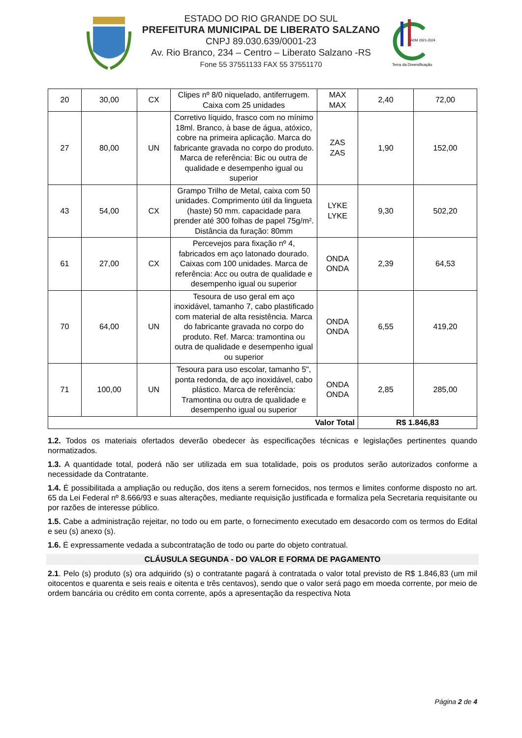ESTADO DO RIO GRANDE DO SUL
PREFEITURA MUNICIPAL DE LIBERATO SALZANO
CNPJ 89.030.639/0001-23
Av. Rio Branco, 234 – Centro – Liberato Salzano -RS
Fone 55 37551133 FAX 55 37551170
ADM 2021-2024
Terra da Diversificação
| 20 | 30,00 | CX | Clipes nº 8/0 niquelado, antiferrugem. Caixa com 25 unidades | MAX MAX | 2,40 | 72,00 |
| 27 | 80,00 | UN | Corretivo líquido, frasco com no mínimo 18ml. Branco, à base de água, atóxico, cobre na primeira aplicação. Marca do fabricante gravada no corpo do produto. Marca de referência: Bic ou outra de qualidade e desempenho igual ou superior | ZAS ZAS | 1,90 | 152,00 |
| 43 | 54,00 | CX | Grampo Trilho de Metal, caixa com 50 unidades. Comprimento útil da lingueta (haste) 50 mm. capacidade para prender até 300 folhas de papel 75g/m². Distância da furação: 80mm | LYKE LYKE | 9,30 | 502,20 |
| 61 | 27,00 | CX | Percevejos para fixação nº 4, fabricados em aço latonado dourado. Caixas com 100 unidades. Marca de referência: Acc ou outra de qualidade e desempenho igual ou superior | ONDA ONDA | 2,39 | 64,53 |
| 70 | 64,00 | UN | Tesoura de uso geral em aço inoxidável, tamanho 7, cabo plastificado com material de alta resistência. Marca do fabricante gravada no corpo do produto. Ref. Marca: tramontina ou outra de qualidade e desempenho igual ou superior | ONDA ONDA | 6,55 | 419,20 |
| 71 | 100,00 | UN | Tesoura para uso escolar, tamanho 5", ponta redonda, de aço inoxidável, cabo plástico. Marca de referência: Tramontina ou outra de qualidade e desempenho igual ou superior | ONDA ONDA | 2,85 | 285,00 |
| Valor Total | | | | | R$ 1.846,83 | |
1.2. Todos os materiais ofertados deverão obedecer às especificações técnicas e legislações pertinentes quando normatizados.
1.3. A quantidade total, poderá não ser utilizada em sua totalidade, pois os produtos serão autorizados conforme a necessidade da Contratante.
1.4. É possibilitada a ampliação ou redução, dos itens a serem fornecidos, nos termos e limites conforme disposto no art. 65 da Lei Federal nº 8.666/93 e suas alterações, mediante requisição justificada e formaliza pela Secretaria requisitante ou por razões de interesse público.
1.5. Cabe a administração rejeitar, no todo ou em parte, o fornecimento executado em desacordo com os termos do Edital e seu (s) anexo (s).
1.6. É expressamente vedada a subcontratação de todo ou parte do objeto contratual.
CLÁUSULA SEGUNDA - DO VALOR E FORMA DE PAGAMENTO
2.1. Pelo (s) produto (s) ora adquirido (s) o contratante pagará à contratada o valor total previsto de R$ 1.846,83 (um mil oitocentos e quarenta e seis reais e oitenta e três centavos), sendo que o valor será pago em moeda corrente, por meio de ordem bancária ou crédito em conta corrente, após a apresentação da respectiva Nota
Página 2 de 4